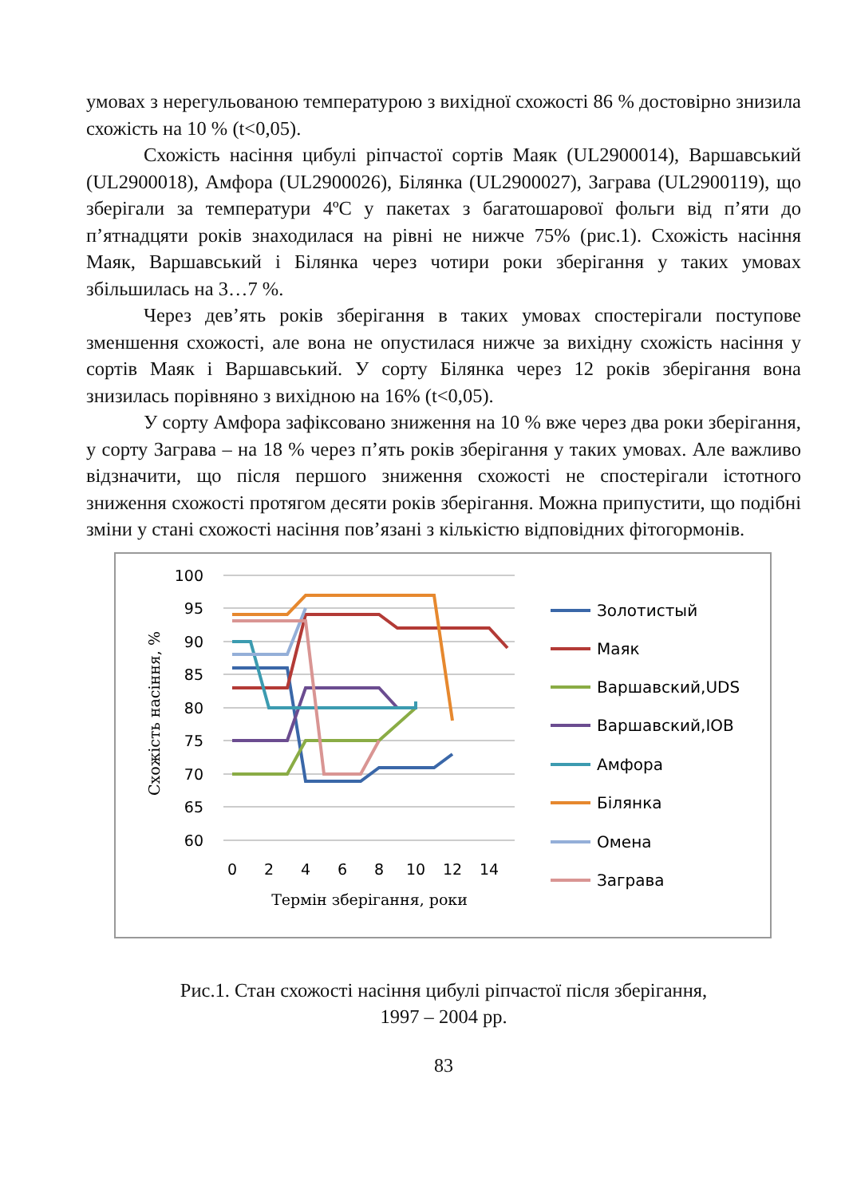умовах з нерегульованою температурою з вихідної схожості 86 % достовірно знизила схожість на 10 % (t<0,05).
Схожість насіння цибулі ріпчастої сортів Маяк (UL2900014), Варшавський (UL2900018), Амфора (UL2900026), Білянка (UL2900027), Заграва (UL2900119), що зберігали за температури 4ºС у пакетах з багатошарової фольги від п’яти до п’ятнадцяти років знаходилася на рівні не нижче 75% (рис.1). Схожість насіння Маяк, Варшавський і Білянка через чотири роки зберігання у таких умовах збільшилась на 3…7 %.
Через дев’ять років зберігання в таких умовах спостерігали поступове зменшення схожості, але вона не опустилася нижче за вихідну схожість насіння у сортів Маяк і Варшавський. У сорту Білянка через 12 років зберігання вона знизилась порівняно з вихідною на 16% (t<0,05).
У сорту Амфора зафіксовано зниження на 10 % вже через два роки зберігання, у сорту Заграва – на 18 % через п’ять років зберігання у таких умовах. Але важливо відзначити, що після першого зниження схожості не спостерігали істотного зниження схожості протягом десяти років зберігання. Можна припустити, що подібні зміни у стані схожості насіння пов’язані з кількістю відповідних фітогормонів.
100
95
90
85
80
75
70
65
60
0
2
4
6
8
10
12
14
Термін зберігання, роки
Схожість насіння, %
Золотистый
Маяк
Варшавский,UDS
Варшавский,IOB
Амфора
Білянка
Омена
Заграва
Рис.1. Стан схожості насіння цибулі ріпчастої після зберігання,
1997 – 2004 рр.
83